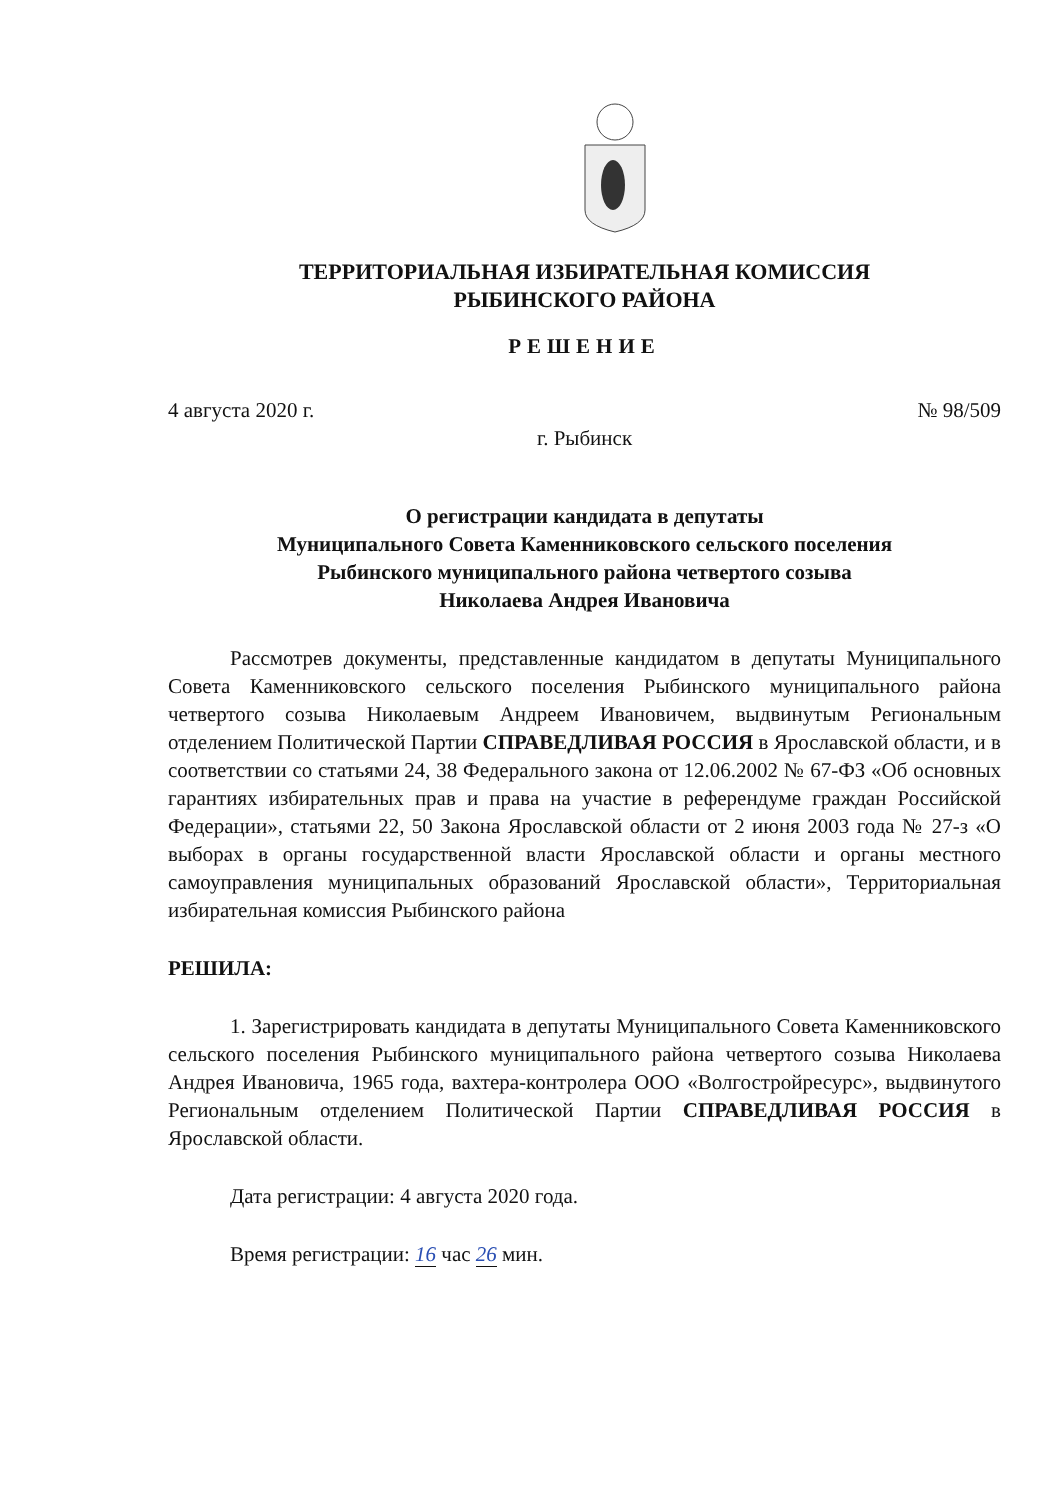ТЕРРИТОРИАЛЬНАЯ ИЗБИРАТЕЛЬНАЯ КОМИССИЯ
РЫБИНСКОГО РАЙОНА
РЕШЕНИЕ
4 августа 2020 г. № 98/509
г. Рыбинск
О регистрации кандидата в депутаты
Муниципального Совета Каменниковского сельского поселения
Рыбинского муниципального района четвертого созыва
Николаева Андрея Ивановича
Рассмотрев документы, представленные кандидатом в депутаты Муниципального Совета Каменниковского сельского поселения Рыбинского муниципального района четвертого созыва Николаевым Андреем Ивановичем, выдвинутым Региональным отделением Политической Партии СПРАВЕДЛИВАЯ РОССИЯ в Ярославской области, и в соответствии со статьями 24, 38 Федерального закона от 12.06.2002 № 67-ФЗ «Об основных гарантиях избирательных прав и права на участие в референдуме граждан Российской Федерации», статьями 22, 50 Закона Ярославской области от 2 июня 2003 года № 27-з «О выборах в органы государственной власти Ярославской области и органы местного самоуправления муниципальных образований Ярославской области», Территориальная избирательная комиссия Рыбинского района
РЕШИЛА:
1. Зарегистрировать кандидата в депутаты Муниципального Совета Каменниковского сельского поселения Рыбинского муниципального района четвертого созыва Николаева Андрея Ивановича, 1965 года, вахтера-контролера ООО «Волгостройресурс», выдвинутого Региональным отделением Политической Партии СПРАВЕДЛИВАЯ РОССИЯ в Ярославской области.
Дата регистрации: 4 августа 2020 года.
Время регистрации: 16 час 26 мин.